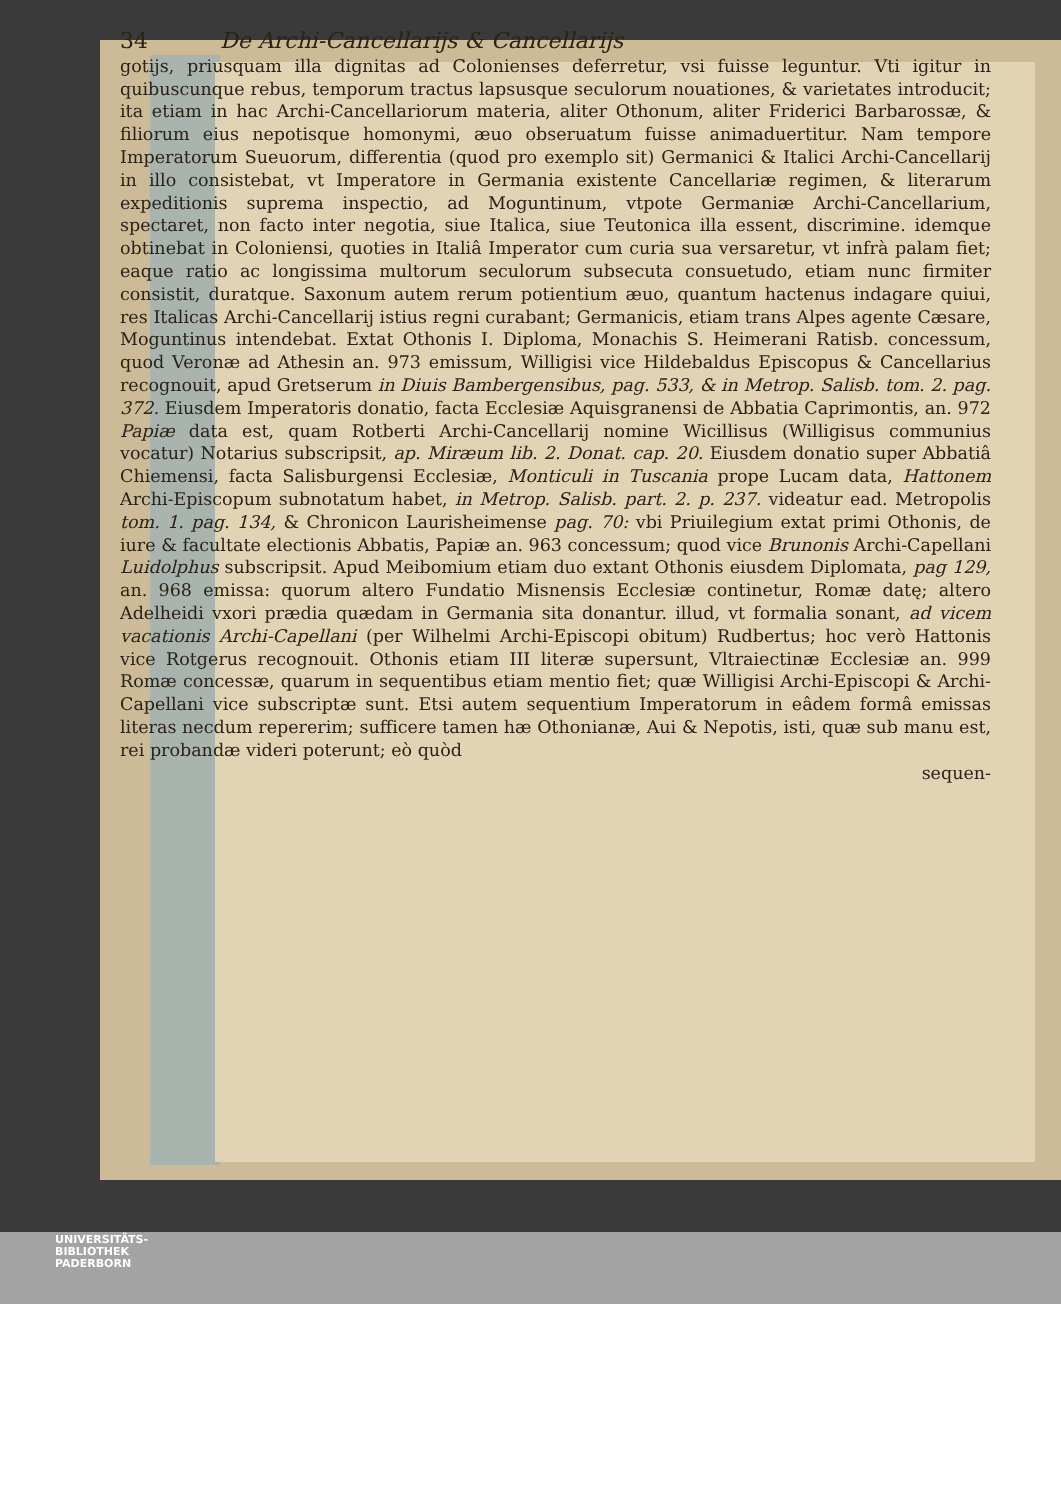34 De Archi-Cancellarijs & Cancellarijs
gotijs, priusquam illa dignitas ad Colonienses deferretur, vsi fuisse leguntur. Vti igitur in quibuscunque rebus, temporum tractus lapsusque seculorum nouationes, & varietates introducit; ita etiam in hac Archi-Cancellariorum materia, aliter Othonum, aliter Friderici Barbarossæ, & filiorum eius nepotisque homonymi, æuo obseruatum fuisse animaduertitur. Nam tempore Imperatorum Sueuorum, differentia (quod pro exemplo sit) Germanici & Italici Archi-Cancellarij in illo consistebat, vt Imperatore in Germania existente Cancellariæ regimen, & literarum expeditionis suprema inspectio, ad Moguntinum, vtpote Germaniæ Archi-Cancellarium, spectaret, non facto inter negotia, siue Italica, siue Teutonica illa essent, discrimine. idemque obtinebat in Coloniensi, quoties in Italiâ Imperator cum curia sua versaretur, vt infrà palam fiet; eaque ratio ac longissima multorum seculorum subsecuta consuetudo, etiam nunc firmiter consistit, duratque. Saxonum autem rerum potientium æuo, quantum hactenus indagare quiui, res Italicas Archi-Cancellarij istius regni curabant; Germanicis, etiam trans Alpes agente Cæsare, Moguntinus intendebat. Extat Othonis I. Diploma, Monachis S. Heimerani Ratisb. concessum, quod Veronæ ad Athesin an. 973 emissum, Willigisi vice Hildebaldus Episcopus & Cancellarius recognouit, apud Gretserum in Diuis Bambergensibus, pag. 533, & in Metrop. Salisb. tom. 2. pag. 372. Eiusdem Imperatoris donatio, facta Ecclesiæ Aquisgranensi de Abbatia Caprimontis, an. 972 Papiæ data est, quam Rotberti Archi-Cancellarij nomine Wicillisus (Willigisus communius vocatur) Notarius subscripsit, ap. Miræum lib. 2. Donat. cap. 20. Eiusdem donatio super Abbatiâ Chiemensi, facta Salisburgensi Ecclesiæ, Monticuli in Tuscania prope Lucam data, Hattonem Archi-Episcopum subnotatum habet, in Metrop. Salisb. part. 2. p. 237. videatur ead. Metropolis tom. 1. pag. 134, & Chronicon Laurisheimense pag. 70: vbi Priuilegium extat primi Othonis, de iure & facultate electionis Abbatis, Papiæ an. 963 concessum; quod vice Brunonis Archi-Capellani Luidolphus subscripsit. Apud Meibomium etiam duo extant Othonis eiusdem Diplomata, pag 129, an. 968 emissa: quorum altero Fundatio Misnensis Ecclesiæ continetur, Romæ datę; altero Adelheidi vxori prædia quædam in Germania sita donantur. illud, vt formalia sonant, ad vicem vacationis Archi-Capellani (per Wilhelmi Archi-Episcopi obitum) Rudbertus; hoc verò Hattonis vice Rotgerus recognouit. Othonis etiam III literæ supersunt, Vltraiectinæ Ecclesiæ an. 999 Romæ concessæ, quarum in sequentibus etiam mentio fiet; quæ Willigisi Archi-Episcopi & Archi-Capellani vice subscriptæ sunt. Etsi autem sequentium Imperatorum in eâdem formâ emissas literas necdum repererim; sufficere tamen hæ Othonianæ, Aui & Nepotis, isti, quæ sub manu est, rei probandæ videri poterunt; eò quòd
sequen-
UNIVERSITÄTS-
BIBLIOTHEK
PADERBORN